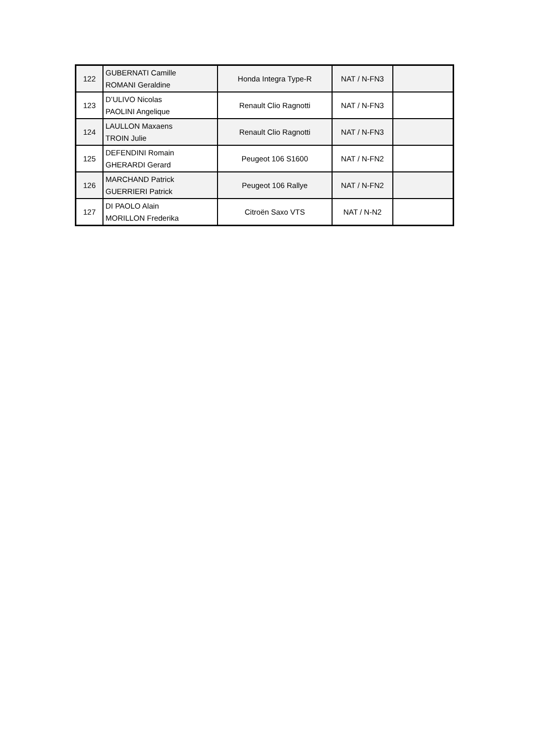| 122 | GUBERNATI Camille ROMANI Geraldine | Honda Integra Type-R | NAT / N-FN3 | |
| 123 | D’ULIVO Nicolas PAOLINI Angelique | Renault Clio Ragnotti | NAT / N-FN3 | |
| 124 | LAULLON Maxaens TROIN Julie | Renault Clio Ragnotti | NAT / N-FN3 | |
| 125 | DEFENDINI Romain GHERARDI Gerard | Peugeot 106 S1600 | NAT / N-FN2 | |
| 126 | MARCHAND Patrick GUERRIERI Patrick | Peugeot 106 Rallye | NAT / N-FN2 | |
| 127 | DI PAOLO Alain MORILLON Frederika | Citroën Saxo VTS | NAT / N-N2 | |